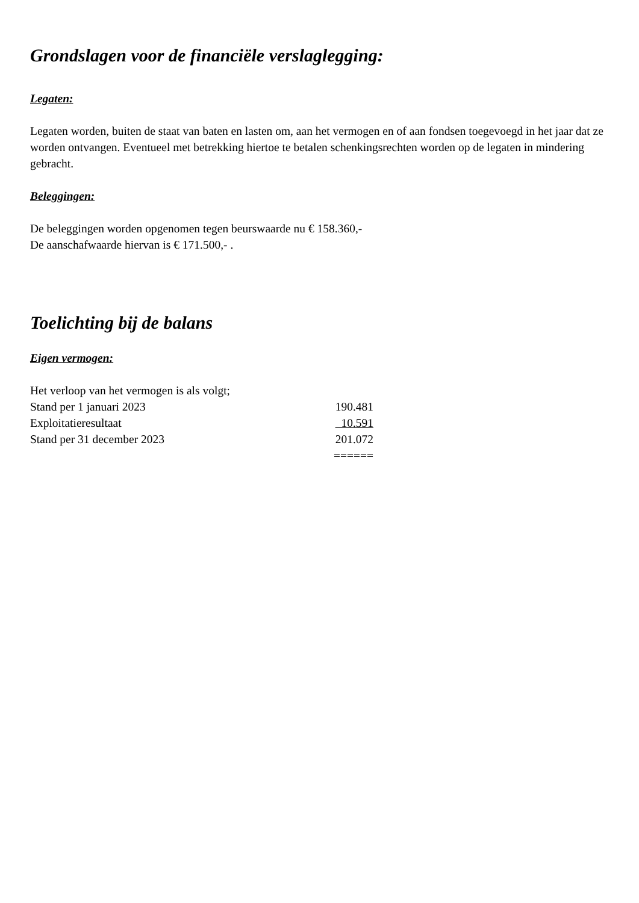Grondslagen voor de financiële verslaglegging:
Legaten:
Legaten worden, buiten de staat van baten en lasten om, aan het vermogen en of aan fondsen toegevoegd in het jaar dat ze worden ontvangen. Eventueel met betrekking hiertoe te betalen schenkingsrechten worden op de legaten in mindering gebracht.
Beleggingen:
De beleggingen worden opgenomen tegen beurswaarde nu € 158.360,-
De aanschafwaarde hiervan is € 171.500,- .
Toelichting bij de balans
Eigen vermogen:
Het verloop van het vermogen is als volgt;
| Stand per 1 januari 2023 | 190.481 |
| Exploitatieresultaat | 10.591 |
| Stand per 31 december 2023 | 201.072 |
| | ====== |